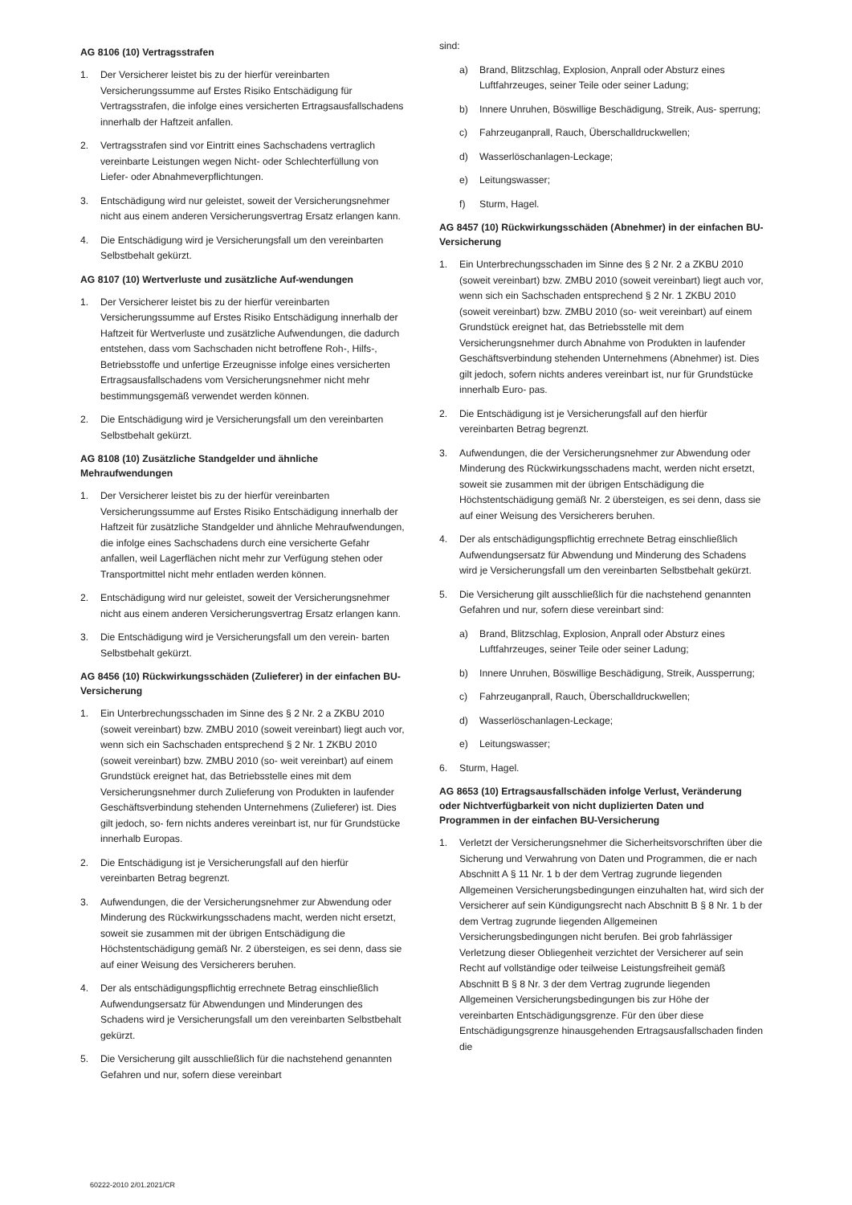AG 8106 (10) Vertragsstrafen
1. Der Versicherer leistet bis zu der hierfür vereinbarten Versicherungssumme auf Erstes Risiko Entschädigung für Vertragsstrafen, die infolge eines versicherten Ertragsausfallschadens innerhalb der Haftzeit anfallen.
2. Vertragsstrafen sind vor Eintritt eines Sachschadens vertraglich vereinbarte Leistungen wegen Nicht- oder Schlechterfüllung von Liefer- oder Abnahmeverpflichtungen.
3. Entschädigung wird nur geleistet, soweit der Versicherungsnehmer nicht aus einem anderen Versicherungsvertrag Ersatz erlangen kann.
4. Die Entschädigung wird je Versicherungsfall um den vereinbarten Selbstbehalt gekürzt.
AG 8107 (10) Wertverluste und zusätzliche Auf-wendungen
1. Der Versicherer leistet bis zu der hierfür vereinbarten Versicherungssumme auf Erstes Risiko Entschädigung innerhalb der Haftzeit für Wertverluste und zusätzliche Aufwendungen, die dadurch entstehen, dass vom Sachschaden nicht betroffene Roh-, Hilfs-, Betriebsstoffe und unfertige Erzeugnisse infolge eines versicherten Ertragsausfallschadens vom Versicherungsnehmer nicht mehr bestimmungsgemäß verwendet werden können.
2. Die Entschädigung wird je Versicherungsfall um den vereinbarten Selbstbehalt gekürzt.
AG 8108 (10) Zusätzliche Standgelder und ähnliche Mehraufwendungen
1. Der Versicherer leistet bis zu der hierfür vereinbarten Versicherungssumme auf Erstes Risiko Entschädigung innerhalb der Haftzeit für zusätzliche Standgelder und ähnliche Mehraufwendungen, die infolge eines Sachschadens durch eine versicherte Gefahr anfallen, weil Lagerflächen nicht mehr zur Verfügung stehen oder Transportmittel nicht mehr entladen werden können.
2. Entschädigung wird nur geleistet, soweit der Versicherungsnehmer nicht aus einem anderen Versicherungsvertrag Ersatz erlangen kann.
3. Die Entschädigung wird je Versicherungsfall um den verein- barten Selbstbehalt gekürzt.
AG 8456 (10) Rückwirkungsschäden (Zulieferer) in der einfachen BU-Versicherung
1. Ein Unterbrechungsschaden im Sinne des § 2 Nr. 2 a ZKBU 2010 (soweit vereinbart) bzw. ZMBU 2010 (soweit vereinbart) liegt auch vor, wenn sich ein Sachschaden entsprechend § 2 Nr. 1 ZKBU 2010 (soweit vereinbart) bzw. ZMBU 2010 (so- weit vereinbart) auf einem Grundstück ereignet hat, das Betriebsstelle eines mit dem Versicherungsnehmer durch Zulieferung von Produkten in laufender Geschäftsverbindung stehenden Unternehmens (Zulieferer) ist. Dies gilt jedoch, so- fern nichts anderes vereinbart ist, nur für Grundstücke innerhalb Europas.
2. Die Entschädigung ist je Versicherungsfall auf den hierfür vereinbarten Betrag begrenzt.
3. Aufwendungen, die der Versicherungsnehmer zur Abwendung oder Minderung des Rückwirkungsschadens macht, werden nicht ersetzt, soweit sie zusammen mit der übrigen Entschädigung die Höchstentschädigung gemäß Nr. 2 übersteigen, es sei denn, dass sie auf einer Weisung des Versicherers beruhen.
4. Der als entschädigungspflichtig errechnete Betrag einschließlich Aufwendungsersatz für Abwendungen und Minderungen des Schadens wird je Versicherungsfall um den vereinbarten Selbstbehalt gekürzt.
5. Die Versicherung gilt ausschließlich für die nachstehend genannten Gefahren und nur, sofern diese vereinbart
sind:
a) Brand, Blitzschlag, Explosion, Anprall oder Absturz eines Luftfahrzeuges, seiner Teile oder seiner Ladung;
b) Innere Unruhen, Böswillige Beschädigung, Streik, Aus- sperrung;
c) Fahrzeuganprall, Rauch, Überschalldruckwellen;
d) Wasserlöschanlagen-Leckage;
e) Leitungswasser;
f) Sturm, Hagel.
AG 8457 (10) Rückwirkungsschäden (Abnehmer) in der einfachen BU-Versicherung
1. Ein Unterbrechungsschaden im Sinne des § 2 Nr. 2 a ZKBU 2010 (soweit vereinbart) bzw. ZMBU 2010 (soweit vereinbart) liegt auch vor, wenn sich ein Sachschaden entsprechend § 2 Nr. 1 ZKBU 2010 (soweit vereinbart) bzw. ZMBU 2010 (so- weit vereinbart) auf einem Grundstück ereignet hat, das Betriebsstelle mit dem Versicherungsnehmer durch Abnahme von Produkten in laufender Geschäftsverbindung stehenden Unternehmens (Abnehmer) ist. Dies gilt jedoch, sofern nichts anderes vereinbart ist, nur für Grundstücke innerhalb Euro- pas.
2. Die Entschädigung ist je Versicherungsfall auf den hierfür vereinbarten Betrag begrenzt.
3. Aufwendungen, die der Versicherungsnehmer zur Abwendung oder Minderung des Rückwirkungsschadens macht, werden nicht ersetzt, soweit sie zusammen mit der übrigen Entschädigung die Höchstentschädigung gemäß Nr. 2 übersteigen, es sei denn, dass sie auf einer Weisung des Versicherers beruhen.
4. Der als entschädigungspflichtig errechnete Betrag einschließlich Aufwendungsersatz für Abwendung und Minderung des Schadens wird je Versicherungsfall um den vereinbarten Selbstbehalt gekürzt.
5. Die Versicherung gilt ausschließlich für die nachstehend genannten Gefahren und nur, sofern diese vereinbart sind:
a) Brand, Blitzschlag, Explosion, Anprall oder Absturz eines Luftfahrzeuges, seiner Teile oder seiner Ladung;
b) Innere Unruhen, Böswillige Beschädigung, Streik, Aussperrung;
c) Fahrzeuganprall, Rauch, Überschalldruckwellen;
d) Wasserlöschanlagen-Leckage;
e) Leitungswasser;
6. Sturm, Hagel.
AG 8653 (10) Ertragsausfallschäden infolge Verlust, Veränderung oder Nichtverfügbarkeit von nicht duplizierten Daten und Programmen in der einfachen BU-Versicherung
1. Verletzt der Versicherungsnehmer die Sicherheitsvorschriften über die Sicherung und Verwahrung von Daten und Programmen, die er nach Abschnitt A § 11 Nr. 1 b der dem Vertrag zugrunde liegenden Allgemeinen Versicherungsbedingungen einzuhalten hat, wird sich der Versicherer auf sein Kündigungsrecht nach Abschnitt B § 8 Nr. 1 b der dem Vertrag zugrunde liegenden Allgemeinen Versicherungsbedingungen nicht berufen. Bei grob fahrlässiger Verletzung dieser Obliegenheit verzichtet der Versicherer auf sein Recht auf vollständige oder teilweise Leistungsfreiheit gemäß Abschnitt B § 8 Nr. 3 der dem Vertrag zugrunde liegenden Allgemeinen Versicherungsbedingungen bis zur Höhe der vereinbarten Entschädigungsgrenze. Für den über diese Entschädigungsgrenze hinausgehenden Ertragsausfallschaden finden die
60222-2010 2/01.2021/CR